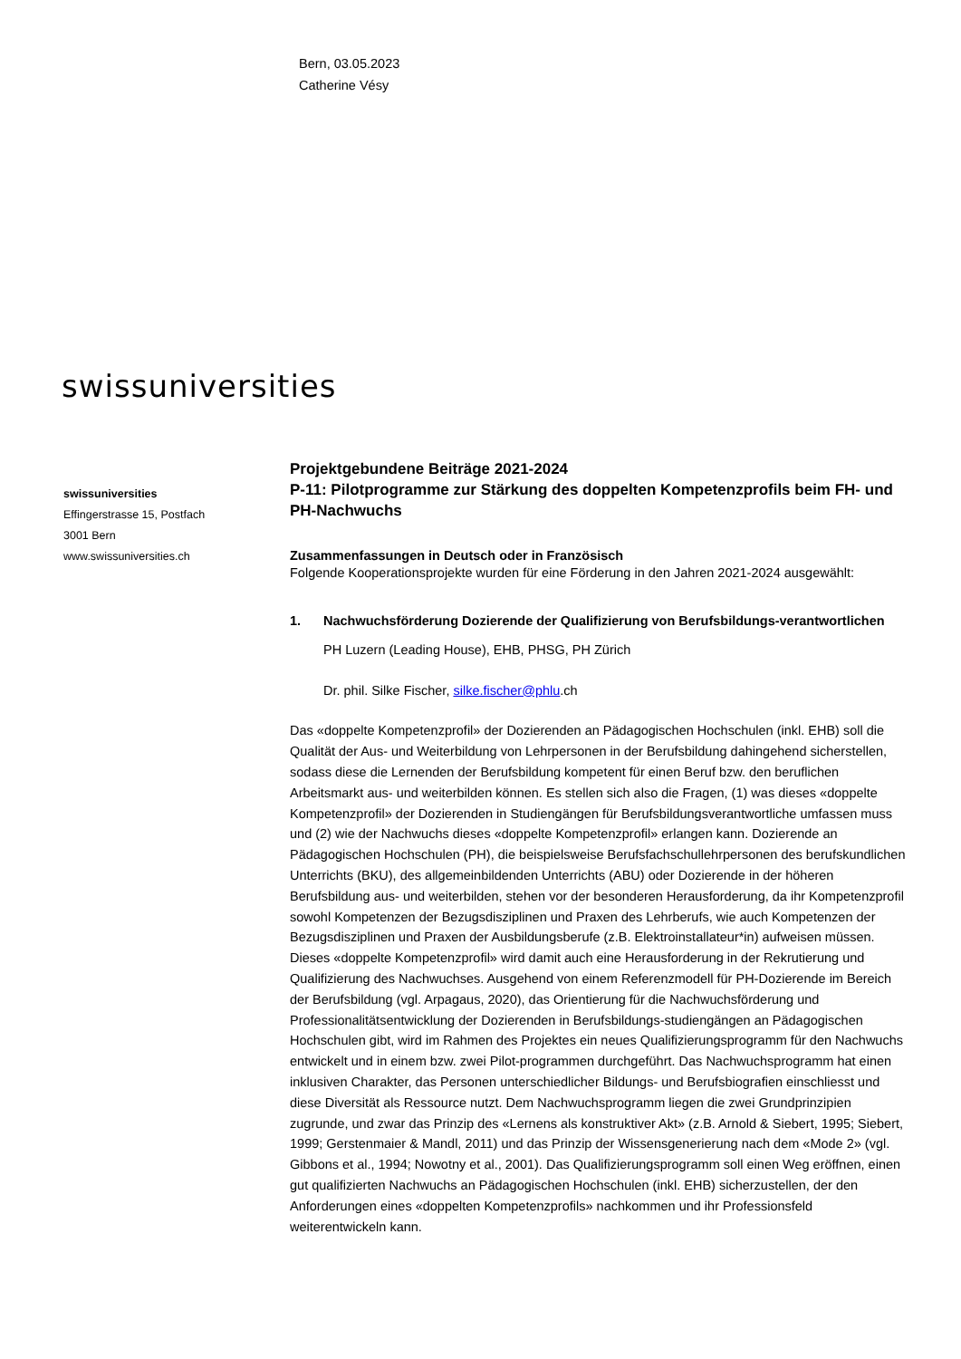Bern, 03.05.2023
Catherine Vésy
swissuniversities
swissuniversities
Effingerstrasse 15, Postfach
3001 Bern
www.swissuniversities.ch
Projektgebundene Beiträge 2021-2024
P-11: Pilotprogramme zur Stärkung des doppelten Kompetenzprofils beim FH- und PH-Nachwuchs
Zusammenfassungen in Deutsch oder in Französisch
Folgende Kooperationsprojekte wurden für eine Förderung in den Jahren 2021-2024 ausgewählt:
1. Nachwuchsförderung Dozierende der Qualifizierung von Berufsbildungs-verantwortlichen
PH Luzern (Leading House), EHB, PHSG, PH Zürich
Dr. phil. Silke Fischer, silke.fischer@phlu.ch
Das «doppelte Kompetenzprofil» der Dozierenden an Pädagogischen Hochschulen (inkl. EHB) soll die Qualität der Aus- und Weiterbildung von Lehrpersonen in der Berufsbildung dahingehend sicherstellen, sodass diese die Lernenden der Berufsbildung kompetent für einen Beruf bzw. den beruflichen Arbeitsmarkt aus- und weiterbilden können. Es stellen sich also die Fragen, (1) was dieses «doppelte Kompetenzprofil» der Dozierenden in Studiengängen für Berufsbildungsverantwortliche umfassen muss und (2) wie der Nachwuchs dieses «doppelte Kompetenzprofil» erlangen kann. Dozierende an Pädagogischen Hochschulen (PH), die beispielsweise Berufsfachschullehrpersonen des berufskundlichen Unterrichts (BKU), des allgemeinbildenden Unterrichts (ABU) oder Dozierende in der höheren Berufsbildung aus- und weiterbilden, stehen vor der besonderen Herausforderung, da ihr Kompetenzprofil sowohl Kompetenzen der Bezugsdisziplinen und Praxen des Lehrberufs, wie auch Kompetenzen der Bezugsdisziplinen und Praxen der Ausbildungsberufe (z.B. Elektroinstallateur*in) aufweisen müssen. Dieses «doppelte Kompetenzprofil» wird damit auch eine Herausforderung in der Rekrutierung und Qualifizierung des Nachwuchses. Ausgehend von einem Referenzmodell für PH-Dozierende im Bereich der Berufsbildung (vgl. Arpagaus, 2020), das Orientierung für die Nachwuchsförderung und Professionalitätsentwicklung der Dozierenden in Berufsbildungs-studiengängen an Pädagogischen Hochschulen gibt, wird im Rahmen des Projektes ein neues Qualifizierungsprogramm für den Nachwuchs entwickelt und in einem bzw. zwei Pilot-programmen durchgeführt. Das Nachwuchsprogramm hat einen inklusiven Charakter, das Personen unterschiedlicher Bildungs- und Berufsbiografien einschliesst und diese Diversität als Ressource nutzt. Dem Nachwuchsprogramm liegen die zwei Grundprinzipien zugrunde, und zwar das Prinzip des «Lernens als konstruktiver Akt» (z.B. Arnold & Siebert, 1995; Siebert, 1999; Gerstenmaier & Mandl, 2011) und das Prinzip der Wissensgenerierung nach dem «Mode 2» (vgl. Gibbons et al., 1994; Nowotny et al., 2001). Das Qualifizierungsprogramm soll einen Weg eröffnen, einen gut qualifizierten Nachwuchs an Pädagogischen Hochschulen (inkl. EHB) sicherzustellen, der den Anforderungen eines «doppelten Kompetenzprofils» nachkommen und ihr Professionsfeld weiterentwickeln kann.